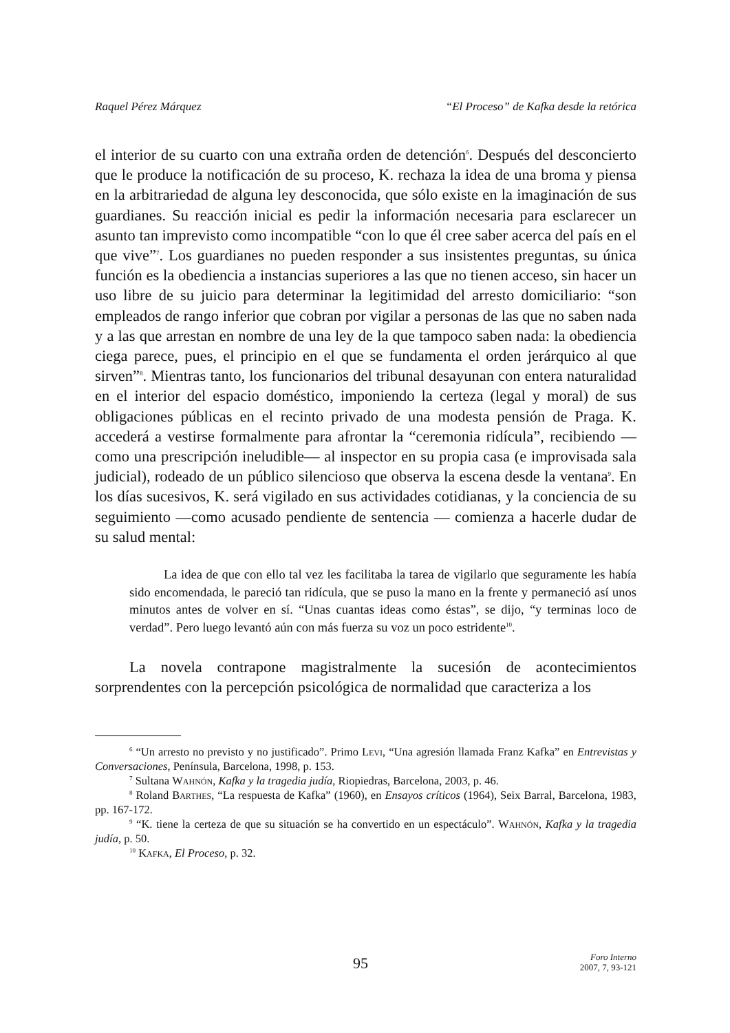Raquel Pérez Márquez “El Proceso” de Kafka desde la retórica
el interior de su cuarto con una extraña orden de detención<sup>6</sup>. Después del desconcierto que le produce la notificación de su proceso, K. rechaza la idea de una broma y piensa en la arbitrariedad de alguna ley desconocida, que sólo existe en la imaginación de sus guardianes. Su reacción inicial es pedir la información necesaria para esclarecer un asunto tan imprevisto como incompatible “con lo que él cree saber acerca del país en el que vive”<sup>7</sup>. Los guardianes no pueden responder a sus insistentes preguntas, su única función es la obediencia a instancias superiores a las que no tienen acceso, sin hacer un uso libre de su juicio para determinar la legitimidad del arresto domiciliario: “son empleados de rango inferior que cobran por vigilar a personas de las que no saben nada y a las que arrestan en nombre de una ley de la que tampoco saben nada: la obediencia ciega parece, pues, el principio en el que se fundamenta el orden jerárquico al que sirven”<sup>8</sup>. Mientras tanto, los funcionarios del tribunal desayunan con entera naturalidad en el interior del espacio doméstico, imponiendo la certeza (legal y moral) de sus obligaciones públicas en el recinto privado de una modesta pensión de Praga. K. accederá a vestirse formalmente para afrontar la “ceremonia ridícula”, recibiendo —como una prescripción ineludible— al inspector en su propia casa (e improvisada sala judicial), rodeado de un público silencioso que observa la escena desde la ventana<sup>9</sup>. En los días sucesivos, K. será vigilado en sus actividades cotidianas, y la conciencia de su seguimiento —como acusado pendiente de sentencia — comienza a hacerle dudar de su salud mental:
La idea de que con ello tal vez les facilitaba la tarea de vigilarlo que seguramente les había sido encomendada, le pareció tan ridícula, que se puso la mano en la frente y permaneció así unos minutos antes de volver en sí. “Unas cuantas ideas como éstas”, se dijo, “y terminas loco de verdad”. Pero luego levantó aún con más fuerza su voz un poco estridente<sup>10</sup>.
La novela contrapone magistralmente la sucesión de acontecimientos sorprendentes con la percepción psicológica de normalidad que caracteriza a los
<sup>6</sup> “Un arresto no previsto y no justificado”. Primo Levi, “Una agresión llamada Franz Kafka” en Entrevistas y Conversaciones, Península, Barcelona, 1998, p. 153.
<sup>7</sup> Sultana Wahnón, Kafka y la tragedia judía, Riopiedras, Barcelona, 2003, p. 46.
<sup>8</sup> Roland Barthes, “La respuesta de Kafka” (1960), en Ensayos críticos (1964), Seix Barral, Barcelona, 1983, pp. 167-172.
<sup>9</sup> “K. tiene la certeza de que su situación se ha convertido en un espectáculo”. Wahnón, Kafka y la tragedia judía, p. 50.
<sup>10</sup> Kafka, El Proceso, p. 32.
95
Foro Interno
2007, 7, 93-121